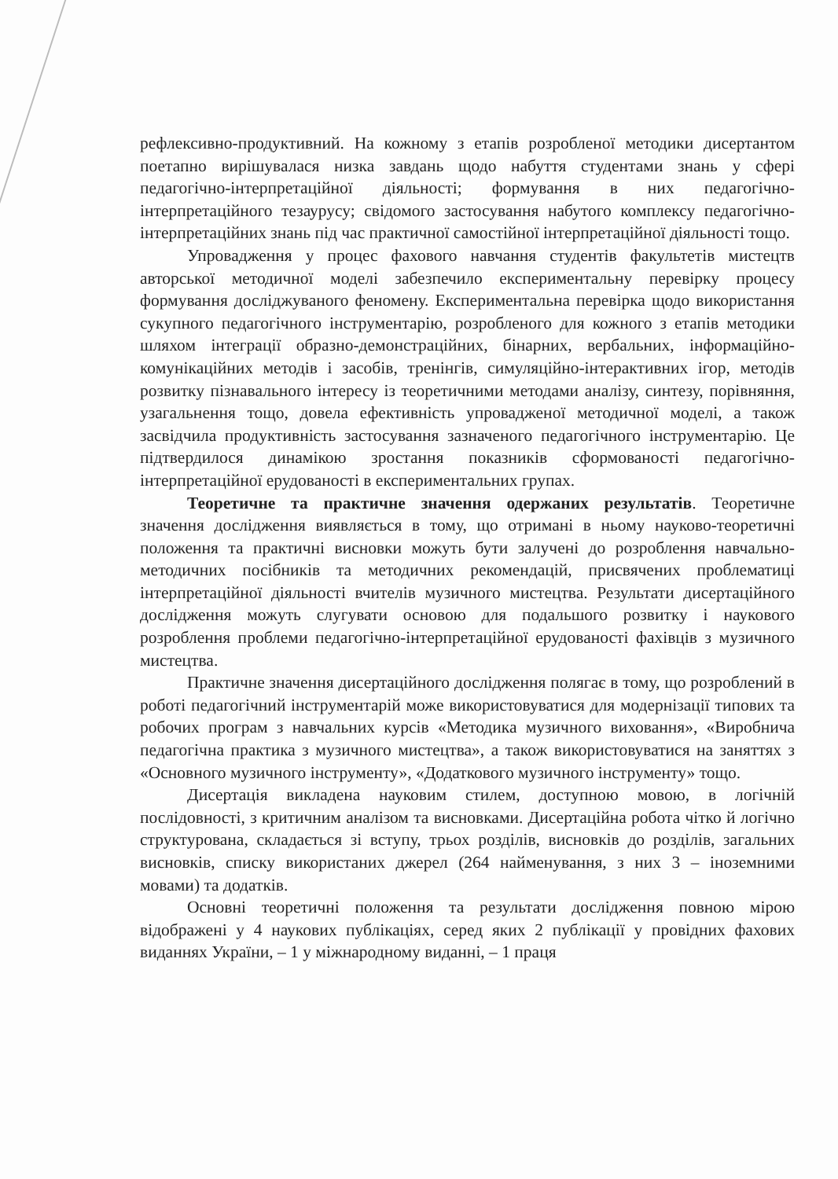рефлексивно-продуктивний. На кожному з етапів розробленої методики дисертантом поетапно вирішувалася низка завдань щодо набуття студентами знань у сфері педагогічно-інтерпретаційної діяльності; формування в них педагогічно-інтерпретаційного тезаурусу; свідомого застосування набутого комплексу педагогічно-інтерпретаційних знань під час практичної самостійної інтерпретаційної діяльності тощо.
Упровадження у процес фахового навчання студентів факультетів мистецтв авторської методичної моделі забезпечило експериментальну перевірку процесу формування досліджуваного феномену. Експериментальна перевірка щодо використання сукупного педагогічного інструментарію, розробленого для кожного з етапів методики шляхом інтеграції образно-демонстраційних, бінарних, вербальних, інформаційно-комунікаційних методів і засобів, тренінгів, симуляційно-інтерактивних ігор, методів розвитку пізнавального інтересу із теоретичними методами аналізу, синтезу, порівняння, узагальнення тощо, довела ефективність упровадженої методичної моделі, а також засвідчила продуктивність застосування зазначеного педагогічного інструментарію. Це підтвердилося динамікою зростання показників сформованості педагогічно-інтерпретаційної ерудованості в експериментальних групах.
Теоретичне та практичне значення одержаних результатів. Теоретичне значення дослідження виявляється в тому, що отримані в ньому науково-теоретичні положення та практичні висновки можуть бути залучені до розроблення навчально-методичних посібників та методичних рекомендацій, присвячених проблематиці інтерпретаційної діяльності вчителів музичного мистецтва. Результати дисертаційного дослідження можуть слугувати основою для подальшого розвитку і наукового розроблення проблеми педагогічно-інтерпретаційної ерудованості фахівців з музичного мистецтва.
Практичне значення дисертаційного дослідження полягає в тому, що розроблений в роботі педагогічний інструментарій може використовуватися для модернізації типових та робочих програм з навчальних курсів «Методика музичного виховання», «Виробнича педагогічна практика з музичного мистецтва», а також використовуватися на заняттях з «Основного музичного інструменту», «Додаткового музичного інструменту» тощо.
Дисертація викладена науковим стилем, доступною мовою, в логічній послідовності, з критичним аналізом та висновками. Дисертаційна робота чітко й логічно структурована, складається зі вступу, трьох розділів, висновків до розділів, загальних висновків, списку використаних джерел (264 найменування, з них 3 – іноземними мовами) та додатків.
Основні теоретичні положення та результати дослідження повною мірою відображені у 4 наукових публікаціях, серед яких 2 публікації у провідних фахових виданнях України, – 1 у міжнародному виданні, – 1 праця